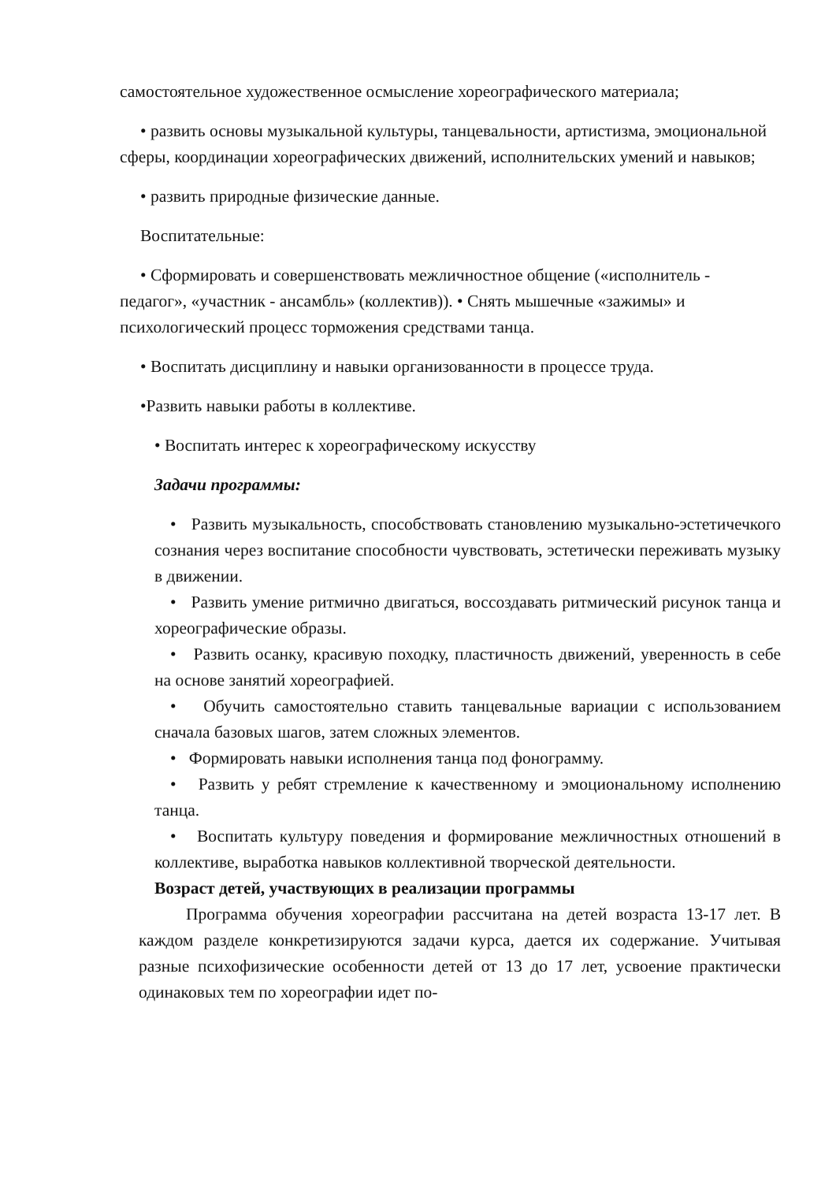самостоятельное художественное осмысление хореографического материала;
• развить основы музыкальной культуры, танцевальности, артистизма, эмоциональной сферы, координации хореографических движений, исполнительских умений и навыков;
• развить природные физические данные.
Воспитательные:
• Сформировать и совершенствовать межличностное общение («исполнитель - педагог», «участник - ансамбль» (коллектив)). • Снять мышечные «зажимы» и психологический процесс торможения средствами танца.
• Воспитать дисциплину и навыки организованности в процессе труда.
•Развить навыки работы в коллективе.
• Воспитать интерес к хореографическому искусству
Задачи программы:
• Развить музыкальность, способствовать становлению музыкально-эстетичечкого сознания через воспитание способности чувствовать, эстетически переживать музыку в движении.
• Развить умение ритмично двигаться, воссоздавать ритмический рисунок танца и хореографические образы.
• Развить осанку, красивую походку, пластичность движений, уверенность в себе на основе занятий хореографией.
• Обучить самостоятельно ставить танцевальные вариации с использованием сначала базовых шагов, затем сложных элементов.
• Формировать навыки исполнения танца под фонограмму.
• Развить у ребят стремление к качественному и эмоциональному исполнению танца.
• Воспитать культуру поведения и формирование межличностных отношений в коллективе, выработка навыков коллективной творческой деятельности.
Возраст детей, участвующих в реализации программы
Программа обучения хореографии рассчитана на детей возраста 13-17 лет. В каждом разделе конкретизируются задачи курса, дается их содержание. Учитывая разные психофизические особенности детей от 13 до 17 лет, усвоение практически одинаковых тем по хореографии идет по-